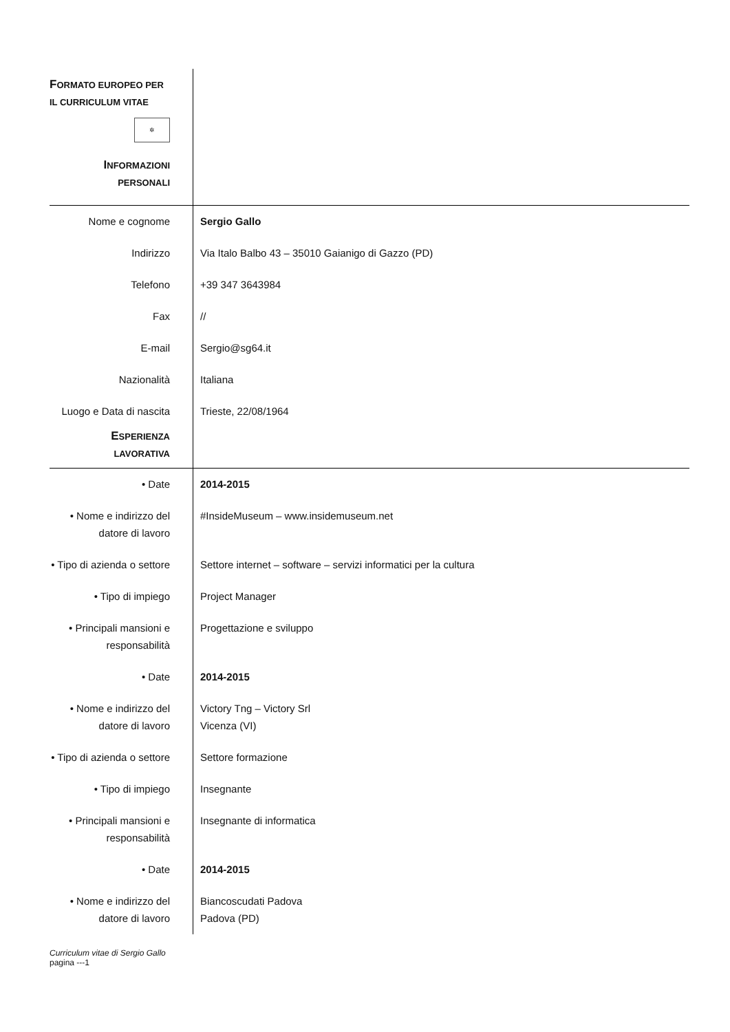| F ORMATO EUROPEO PER IL CURRICULUM VITAE ✲ I NFORMAZIONI PERSONALI | |
| Nome e cognome | Sergio Gallo |
| Indirizzo | Via Italo Balbo 43 – 35010 Gaianigo di Gazzo (PD) |
| Telefono | +39 347 3643984 |
| Fax | // |
| E-mail | Sergio@sg64.it |
| Nazionalità | Italiana |
| Luogo e Data di nascita | Trieste, 22/08/1964 |
| E SPERIENZA LAVORATIVA | |
| • Date | 2014-2015 |
| • Nome e indirizzo del datore di lavoro | #InsideMuseum – www.insidemuseum.net |
| • Tipo di azienda o settore | Settore internet – software – servizi informatici per la cultura |
| • Tipo di impiego | Project Manager |
| • Principali mansioni e responsabilità | Progettazione e sviluppo |
| • Date | 2014-2015 |
| • Nome e indirizzo del datore di lavoro | Victory Tng – Victory Srl Vicenza (VI) |
| • Tipo di azienda o settore | Settore formazione |
| • Tipo di impiego | Insegnante |
| • Principali mansioni e responsabilità | Insegnante di informatica |
| • Date | 2014-2015 |
| • Nome e indirizzo del datore di lavoro | Biancoscudati Padova Padova (PD) |
Curriculum vitae di Sergio Gallo
pagina ---1